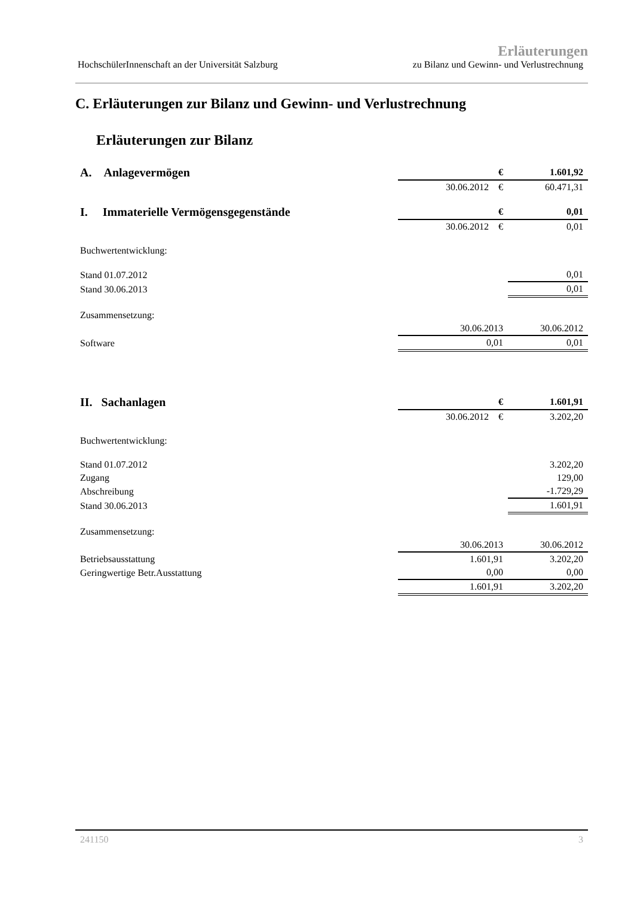Erläuterungen
HochschülerInnenschaft an der Universität Salzburg zu Bilanz und Gewinn- und Verlustrechnung
C. Erläuterungen zur Bilanz und Gewinn- und Verlustrechnung
Erläuterungen zur Bilanz
| A. Anlagevermögen | | € | 1.601,92 |
| | 30.06.2012 | € | 60.471,31 |
| I. Immaterielle Vermögensgegenstände | | € | 0,01 |
| | 30.06.2012 | € | 0,01 |
| Buchwertentwicklung: | | | |
| Stand 01.07.2012 | | | 0,01 |
| Stand 30.06.2013 | | | 0,01 |
| Zusammensetzung: | | | |
| | 30.06.2013 | | 30.06.2012 |
| Software | 0,01 | | 0,01 |
| II. Sachanlagen | | € | 1.601,91 |
| | 30.06.2012 | € | 3.202,20 |
| Buchwertentwicklung: | | | |
| Stand 01.07.2012 | | | 3.202,20 |
| Zugang | | | 129,00 |
| Abschreibung | | | -1.729,29 |
| Stand 30.06.2013 | | | 1.601,91 |
| Zusammensetzung: | | | |
| | 30.06.2013 | | 30.06.2012 |
| Betriebsausstattung | 1.601,91 | | 3.202,20 |
| Geringwertige Betr.Ausstattung | 0,00 | | 0,00 |
| | 1.601,91 | | 3.202,20 |
241150 3